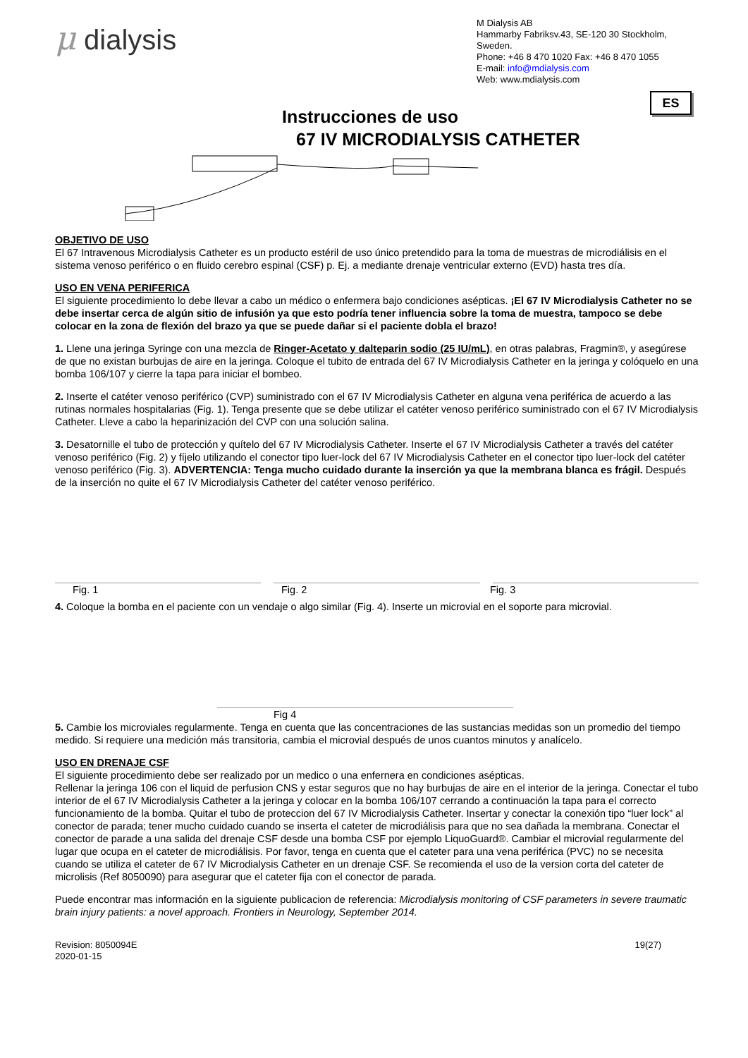μ dialysis
M Dialysis AB
Hammarby Fabriksv.43, SE-120 30 Stockholm, Sweden.
Phone: +46 8 470 1020 Fax: +46 8 470 1055
E-mail: info@mdialysis.com
Web: www.mdialysis.com
ES
Instrucciones de uso
67 IV MICRODIALYSIS CATHETER
OBJETIVO DE USO
El 67 Intravenous Microdialysis Catheter es un producto estéril de uso único pretendido para la toma de muestras de microdiálisis en el sistema venoso periférico o en fluido cerebro espinal (CSF) p. Ej. a mediante drenaje ventricular externo (EVD) hasta tres día.
USO EN VENA PERIFERICA
El siguiente procedimiento lo debe llevar a cabo un médico o enfermera bajo condiciones asépticas. ¡El 67 IV Microdialysis Catheter no se debe insertar cerca de algún sitio de infusión ya que esto podría tener influencia sobre la toma de muestra, tampoco se debe colocar en la zona de flexión del brazo ya que se puede dañar si el paciente dobla el brazo!
1. Llene una jeringa Syringe con una mezcla de Ringer-Acetato y dalteparin sodio (25 IU/mL), en otras palabras, Fragmin®, y asegúrese de que no existan burbujas de aire en la jeringa. Coloque el tubito de entrada del 67 IV Microdialysis Catheter en la jeringa y colóquelo en una bomba 106/107 y cierre la tapa para iniciar el bombeo.
2. Inserte el catéter venoso periférico (CVP) suministrado con el 67 IV Microdialysis Catheter en alguna vena periférica de acuerdo a las rutinas normales hospitalarias (Fig. 1). Tenga presente que se debe utilizar el catéter venoso periférico suministrado con el 67 IV Microdialysis Catheter. Lleve a cabo la heparinización del CVP con una solución salina.
3. Desatornille el tubo de protección y quítelo del 67 IV Microdialysis Catheter. Inserte el 67 IV Microdialysis Catheter a través del catéter venoso periférico (Fig. 2) y fíjelo utilizando el conector tipo luer-lock del 67 IV Microdialysis Catheter en el conector tipo luer-lock del catéter venoso periférico (Fig. 3). ADVERTENCIA: Tenga mucho cuidado durante la inserción ya que la membrana blanca es frágil. Después de la inserción no quite el 67 IV Microdialysis Catheter del catéter venoso periférico.
Fig. 1 Fig. 2 Fig. 3
4. Coloque la bomba en el paciente con un vendaje o algo similar (Fig. 4). Inserte un microvial en el soporte para microvial.
Fig 4
5. Cambie los microviales regularmente. Tenga en cuenta que las concentraciones de las sustancias medidas son un promedio del tiempo medido. Si requiere una medición más transitoria, cambia el microvial después de unos cuantos minutos y analícelo.
USO EN DRENAJE CSF
El siguiente procedimiento debe ser realizado por un medico o una enfernera en condiciones asépticas.
Rellenar la jeringa 106 con el liquid de perfusion CNS y estar seguros que no hay burbujas de aire en el interior de la jeringa. Conectar el tubo interior de el 67 IV Microdialysis Catheter a la jeringa y colocar en la bomba 106/107 cerrando a continuación la tapa para el correcto funcionamiento de la bomba. Quitar el tubo de proteccion del 67 IV Microdialysis Catheter. Insertar y conectar la conexión tipo “luer lock” al conector de parada; tener mucho cuidado cuando se inserta el cateter de microdiálisis para que no sea dañada la membrana. Conectar el conector de parade a una salida del drenaje CSF desde una bomba CSF por ejemplo LiquoGuard®. Cambiar el microvial regularmente del lugar que ocupa en el cateter de microdiálisis. Por favor, tenga en cuenta que el cateter para una vena periférica (PVC) no se necesita cuando se utiliza el cateter de 67 IV Microdialysis Catheter en un drenaje CSF. Se recomienda el uso de la version corta del cateter de microlisis (Ref 8050090) para asegurar que el cateter fija con el conector de parada.
Puede encontrar mas información en la siguiente publicacion de referencia: Microdialysis monitoring of CSF parameters in severe traumatic brain injury patients: a novel approach. Frontiers in Neurology, September 2014.
Revision: 8050094E
2020-01-15
19(27)